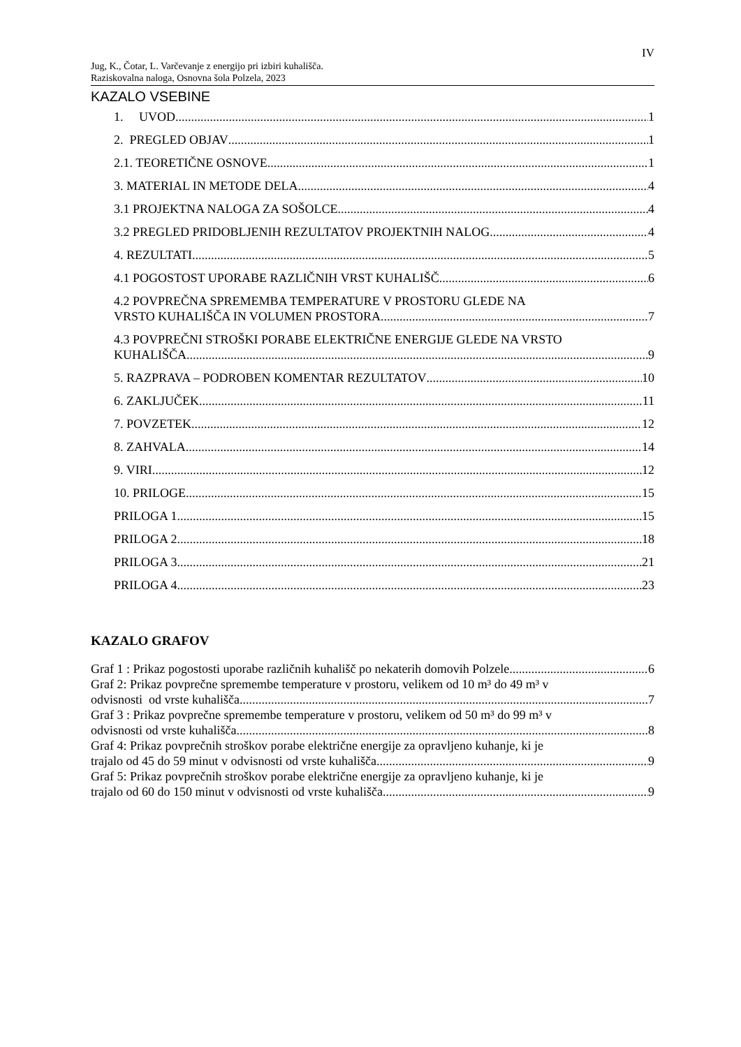IV
Jug, K., Čotar, L. Varčevanje z energijo pri izbiri kuhališča.
Raziskovalna naloga, Osnovna šola Polzela, 2023
KAZALO VSEBINE
1. UVOD 1
2. PREGLED OBJAV 1
2.1. TEORETIČNE OSNOVE 1
3. MATERIAL IN METODE DELA 4
3.1 PROJEKTNA NALOGA ZA SOŠOLCE 4
3.2 PREGLED PRIDOBLJENIH REZULTATOV PROJEKTNIH NALOG 4
4. REZULTATI 5
4.1 POGOSTOST UPORABE RAZLIČNIH VRST KUHALIŠČ 6
4.2 POVPREČNA SPREMEMBA TEMPERATURE V PROSTORU GLEDE NA
VRSTO KUHALIŠČA IN VOLUMEN PROSTORA 7
4.3 POVPREČNI STROŠKI PORABE ELEKTRIČNE ENERGIJE GLEDE NA VRSTO
KUHALIŠČA 9
5. RAZPRAVA – PODROBEN KOMENTAR REZULTATOV 10
6. ZAKLJUČEK 11
7. POVZETEK 12
8. ZAHVALA 14
9. VIRI 12
10. PRILOGE 15
PRILOGA 1 15
PRILOGA 2 18
PRILOGA 3 21
PRILOGA 4 23
KAZALO GRAFOV
Graf 1 : Prikaz pogostosti uporabe različnih kuhališč po nekaterih domovih Polzele. 6
Graf 2: Prikaz povprečne spremembe temperature v prostoru, velikem od 10 m³ do 49 m³ v
odvisnosti od vrste kuhališča. 7
Graf 3 : Prikaz povprečne spremembe temperature v prostoru, velikem od 50 m³ do 99 m³ v
odvisnosti od vrste kuhališča. 8
Graf 4: Prikaz povprečnih stroškov porabe električne energije za opravljeno kuhanje, ki je
trajalo od 45 do 59 minut v odvisnosti od vrste kuhališča. 9
Graf 5: Prikaz povprečnih stroškov porabe električne energije za opravljeno kuhanje, ki je
trajalo od 60 do 150 minut v odvisnosti od vrste kuhališča. 9